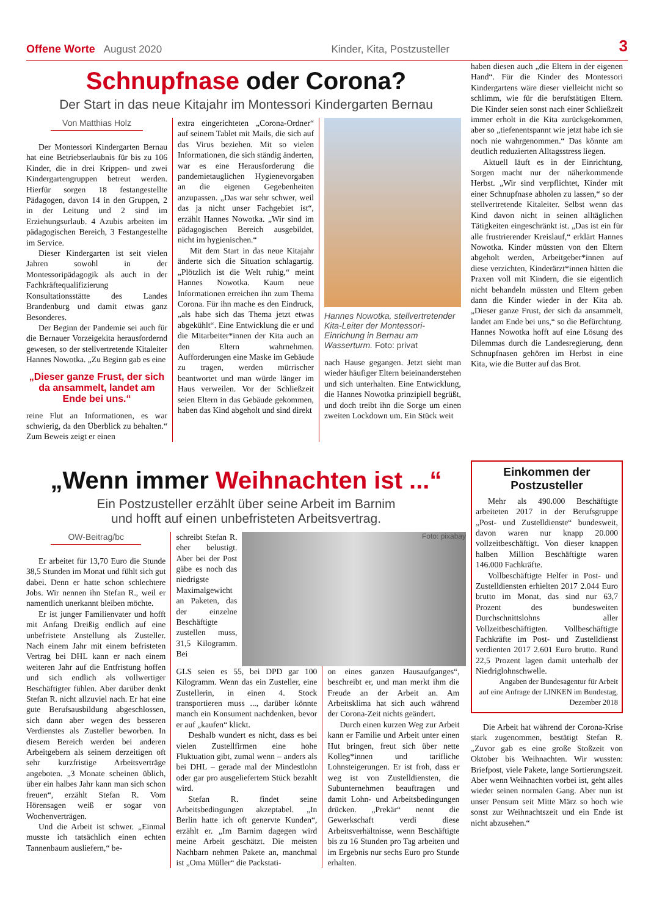Offene Worte August 2020
Kinder, Kita, Postzusteller
3
Schnupfnase oder Corona?
Der Start in das neue Kitajahr im Montessori Kindergarten Bernau
Von Matthias Holz
Der Montessori Kindergarten Bernau hat eine Betriebserlaubnis für bis zu 106 Kinder, die in drei Krippen- und zwei Kindergartengruppen betreut werden. Hierfür sorgen 18 festangestellte Pädagogen, davon 14 in den Gruppen, 2 in der Leitung und 2 sind im Erziehungsurlaub. 4 Azubis arbeiten im pädagogischen Bereich, 3 Festangestellte im Service.
Dieser Kindergarten ist seit vielen Jahren sowohl in der Montessoripädagogik als auch in der Fachkräftequalifizierung Konsultationsstätte des Landes Brandenburg und damit etwas ganz Besonderes.
Der Beginn der Pandemie sei auch für die Bernauer Vorzeigekita herausfordernd gewesen, so der stellvertretende Kitaleiter Hannes Nowotka. „Zu Beginn gab es eine
„Dieser ganze Frust, der sich da ansammelt, landet am Ende bei uns.“
reine Flut an Informationen, es war schwierig, da den Überblick zu behalten.“ Zum Beweis zeigt er einen
extra eingerichteten „Corona-Ordner“ auf seinem Tablet mit Mails, die sich auf das Virus beziehen. Mit so vielen Informationen, die sich ständig änderten, war es eine Herausforderung die pandemietauglichen Hygienevorgaben an die eigenen Gegebenheiten anzupassen. „Das war sehr schwer, weil das ja nicht unser Fachgebiet ist“, erzählt Hannes Nowotka. „Wir sind im pädagogischen Bereich ausgebildet, nicht im hygienischen.“
Mit dem Start in das neue Kitajahr änderte sich die Situation schlagartig. „Plötzlich ist die Welt ruhig,“ meint Hannes Nowotka. Kaum neue Informationen erreichen ihn zum Thema Corona. Für ihn mache es den Eindruck, „als habe sich das Thema jetzt etwas abgekühlt“. Eine Entwicklung die er und die Mitarbeiter*innen der Kita auch an den Eltern wahrnehmen. Aufforderungen eine Maske im Gebäude zu tragen, werden mürrischer beantwortet und man würde länger im Haus verweilen. Vor der Schließzeit seien Eltern in das Gebäude gekommen, haben das Kind abgeholt und sind direkt
Hannes Nowotka, stellvertretender Kita-Leiter der Montessori-Einrichung in Bernau am Wasserturm. Foto: privat
nach Hause gegangen. Jetzt sieht man wieder häufiger Eltern beieinanderstehen und sich unterhalten. Eine Entwicklung, die Hannes Nowotka prinzipiell begrüßt, und doch treibt ihn die Sorge um einen zweiten Lockdown um. Ein Stück weit
haben diesen auch „die Eltern in der eigenen Hand“. Für die Kinder des Montessori Kindergartens wäre dieser vielleicht nicht so schlimm, wie für die berufstätigen Eltern. Die Kinder seien sonst nach einer Schließzeit immer erholt in die Kita zurückgekommen, aber so „tiefenentspannt wie jetzt habe ich sie noch nie wahrgenommen.“ Das könnte am deutlich reduzierten Alltagsstress liegen.
Aktuell läuft es in der Einrichtung, Sorgen macht nur der näherkommende Herbst. „Wir sind verpflichtet, Kinder mit einer Schnupfnase abholen zu lassen,“ so der stellvertretende Kitaleiter. Selbst wenn das Kind davon nicht in seinen alltäglichen Tätigkeiten eingeschränkt ist. „Das ist ein für alle frustrierender Kreislauf,“ erklärt Hannes Nowotka. Kinder müssten von den Eltern abgeholt werden, Arbeitgeber*innen auf diese verzichten, Kinderärzt*innen hätten die Praxen voll mit Kindern, die sie eigentlich nicht behandeln müssten und Eltern geben dann die Kinder wieder in der Kita ab. „Dieser ganze Frust, der sich da ansammelt, landet am Ende bei uns,“ so die Befürchtung. Hannes Nowotka hofft auf eine Lösung des Dilemmas durch die Landesregierung, denn Schnupfnasen gehören im Herbst in eine Kita, wie die Butter auf das Brot.
„Wenn immer Weihnachten ist ...“
Ein Postzusteller erzählt über seine Arbeit im Barnim
und hofft auf einen unbefristeten Arbeitsvertrag.
OW-Beitrag/bc
Er arbeitet für 13,70 Euro die Stunde 38,5 Stunden im Monat und fühlt sich gut dabei. Denn er hatte schon schlechtere Jobs. Wir nennen ihn Stefan R., weil er namentlich unerkannt bleiben möchte.
Er ist junger Familienvater und hofft mit Anfang Dreißig endlich auf eine unbefristete Anstellung als Zusteller. Nach einem Jahr mit einem befristeten Vertrag bei DHL kann er nach einem weiteren Jahr auf die Entfristung hoffen und sich endlich als vollwertiger Beschäftigter fühlen. Aber darüber denkt Stefan R. nicht allzuviel nach. Er hat eine gute Berufsausbildung abgeschlossen, sich dann aber wegen des besseren Verdienstes als Zusteller beworben. In diesem Bereich werden bei anderen Arbeitgebern als seinem derzeitigen oft sehr kurzfristige Arbeitsverträge angeboten. „3 Monate scheinen üblich, über ein halbes Jahr kann man sich schon freuen“, erzählt Stefan R. Vom Hörensagen weiß er sogar von Wochenverträgen.
Und die Arbeit ist schwer. „Einmal musste ich tatsächlich einen echten Tannenbaum ausliefern,“ be-
schreibt Stefan R. eher belustigt. Aber bei der Post gäbe es noch das niedrigste Maximalgewicht an Paketen, das der einzelne Beschäftigte zustellen muss, 31,5 Kilogramm. Bei
Foto: pixabay
GLS seien es 55, bei DPD gar 100 Kilogramm. Wenn das ein Zusteller, eine Zustellerin, in einen 4. Stock transportieren muss ..., darüber könnte manch ein Konsument nachdenken, bevor er auf „kaufen“ klickt.
Deshalb wundert es nicht, dass es bei vielen Zustellfirmen eine hohe Fluktuation gibt, zumal wenn – anders als bei DHL – gerade mal der Mindestlohn oder gar pro ausgeliefertem Stück bezahlt wird.
Stefan R. findet seine Arbeitsbedingungen akzeptabel. „In Berlin hatte ich oft genervte Kunden“, erzählt er. „Im Barnim dagegen wird meine Arbeit geschätzt. Die meisten Nachbarn nehmen Pakete an, manchmal ist „Oma Müller“ die Packstati-
on eines ganzen Hausaufganges“, beschreibt er, und man merkt ihm die Freude an der Arbeit an. Am Arbeitsklima hat sich auch während der Corona-Zeit nichts geändert.
Durch einen kurzen Weg zur Arbeit kann er Familie und Arbeit unter einen Hut bringen, freut sich über nette Kolleg*innen und tarifliche Lohnsteigerungen. Er ist froh, dass er weg ist von Zustelldiensten, die Subunternehmen beauftragen und damit Lohn- und Arbeitsbedingungen drücken. „Prekär“ nennt die Gewerkschaft verdi diese Arbeitsverhältnisse, wenn Beschäftigte bis zu 16 Stunden pro Tag arbeiten und im Ergebnis nur sechs Euro pro Stunde erhalten.
Einkommen der Postzusteller
Mehr als 490.000 Beschäftigte arbeiteten 2017 in der Berufsgruppe „Post- und Zustelldienste“ bundesweit, davon waren nur knapp 20.000 vollzeitbeschäftigt. Von dieser knappen halben Million Beschäftigte waren 146.000 Fachkräfte.
Vollbeschäftigte Helfer in Post- und Zustelldiensten erhielten 2017 2.044 Euro brutto im Monat, das sind nur 63,7 Prozent des bundesweiten Durchschnittslohns aller Vollzeitbeschäftigten. Vollbeschäftigte Fachkräfte im Post- und Zustelldienst verdienten 2017 2.601 Euro brutto. Rund 22,5 Prozent lagen damit unterhalb der Niedriglohnschwelle.
Angaben der Bundesagentur für Arbeit auf eine Anfrage der LINKEN im Bundestag, Dezember 2018
Die Arbeit hat während der Corona-Krise stark zugenommen, bestätigt Stefan R. „Zuvor gab es eine große Stoßzeit von Oktober bis Weihnachten. Wir wussten: Briefpost, viele Pakete, lange Sortierungszeit. Aber wenn Weihnachten vorbei ist, geht alles wieder seinen normalen Gang. Aber nun ist unser Pensum seit Mitte März so hoch wie sonst zur Weihnachtszeit und ein Ende ist nicht abzusehen.“